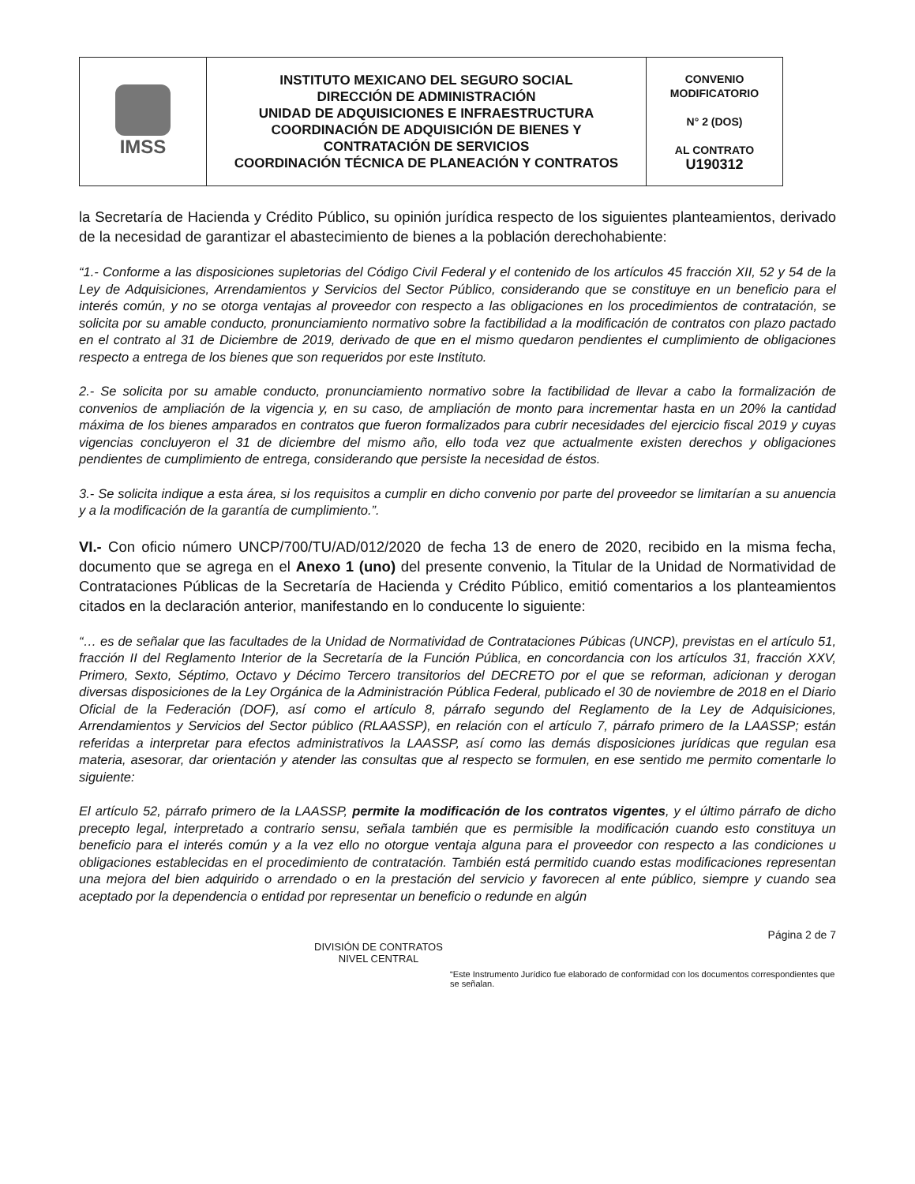| IMSS | INSTITUTO MEXICANO DEL SEGURO SOCIAL DIRECCIÓN DE ADMINISTRACIÓN UNIDAD DE ADQUISICIONES E INFRAESTRUCTURA COORDINACIÓN DE ADQUISICIÓN DE BIENES Y CONTRATACIÓN DE SERVICIOS COORDINACIÓN TÉCNICA DE PLANEACIÓN Y CONTRATOS | CONVENIO MODIFICATORIO N° 2 (DOS) AL CONTRATO U190312 |
la Secretaría de Hacienda y Crédito Público, su opinión jurídica respecto de los siguientes planteamientos, derivado de la necesidad de garantizar el abastecimiento de bienes a la población derechohabiente:
“1.- Conforme a las disposiciones supletorias del Código Civil Federal y el contenido de los artículos 45 fracción XII, 52 y 54 de la Ley de Adquisiciones, Arrendamientos y Servicios del Sector Público, considerando que se constituye en un beneficio para el interés común, y no se otorga ventajas al proveedor con respecto a las obligaciones en los procedimientos de contratación, se solicita por su amable conducto, pronunciamiento normativo sobre la factibilidad a la modificación de contratos con plazo pactado en el contrato al 31 de Diciembre de 2019, derivado de que en el mismo quedaron pendientes el cumplimiento de obligaciones respecto a entrega de los bienes que son requeridos por este Instituto.
2.- Se solicita por su amable conducto, pronunciamiento normativo sobre la factibilidad de llevar a cabo la formalización de convenios de ampliación de la vigencia y, en su caso, de ampliación de monto para incrementar hasta en un 20% la cantidad máxima de los bienes amparados en contratos que fueron formalizados para cubrir necesidades del ejercicio fiscal 2019 y cuyas vigencias concluyeron el 31 de diciembre del mismo año, ello toda vez que actualmente existen derechos y obligaciones pendientes de cumplimiento de entrega, considerando que persiste la necesidad de éstos.
3.- Se solicita indique a esta área, si los requisitos a cumplir en dicho convenio por parte del proveedor se limitarían a su anuencia y a la modificación de la garantía de cumplimiento.”.
VI.- Con oficio número UNCP/700/TU/AD/012/2020 de fecha 13 de enero de 2020, recibido en la misma fecha, documento que se agrega en el Anexo 1 (uno) del presente convenio, la Titular de la Unidad de Normatividad de Contrataciones Públicas de la Secretaría de Hacienda y Crédito Público, emitió comentarios a los planteamientos citados en la declaración anterior, manifestando en lo conducente lo siguiente:
“… es de señalar que las facultades de la Unidad de Normatividad de Contrataciones Púbicas (UNCP), previstas en el artículo 51, fracción II del Reglamento Interior de la Secretaría de la Función Pública, en concordancia con los artículos 31, fracción XXV, Primero, Sexto, Séptimo, Octavo y Décimo Tercero transitorios del DECRETO por el que se reforman, adicionan y derogan diversas disposiciones de la Ley Orgánica de la Administración Pública Federal, publicado el 30 de noviembre de 2018 en el Diario Oficial de la Federación (DOF), así como el artículo 8, párrafo segundo del Reglamento de la Ley de Adquisiciones, Arrendamientos y Servicios del Sector público (RLAASSP), en relación con el artículo 7, párrafo primero de la LAASSP; están referidas a interpretar para efectos administrativos la LAASSP, así como las demás disposiciones jurídicas que regulan esa materia, asesorar, dar orientación y atender las consultas que al respecto se formulen, en ese sentido me permito comentarle lo siguiente:
El artículo 52, párrafo primero de la LAASSP, permite la modificación de los contratos vigentes, y el último párrafo de dicho precepto legal, interpretado a contrario sensu, señala también que es permisible la modificación cuando esto constituya un beneficio para el interés común y a la vez ello no otorgue ventaja alguna para el proveedor con respecto a las condiciones u obligaciones establecidas en el procedimiento de contratación. También está permitido cuando estas modificaciones representan una mejora del bien adquirido o arrendado o en la prestación del servicio y favorecen al ente público, siempre y cuando sea aceptado por la dependencia o entidad por representar un beneficio o redunde en algún
Página 2 de 7
DIVISIÓN DE CONTRATOS
NIVEL CENTRAL
“Este Instrumento Jurídico fue elaborado de conformidad con los documentos correspondientes que se señalan.